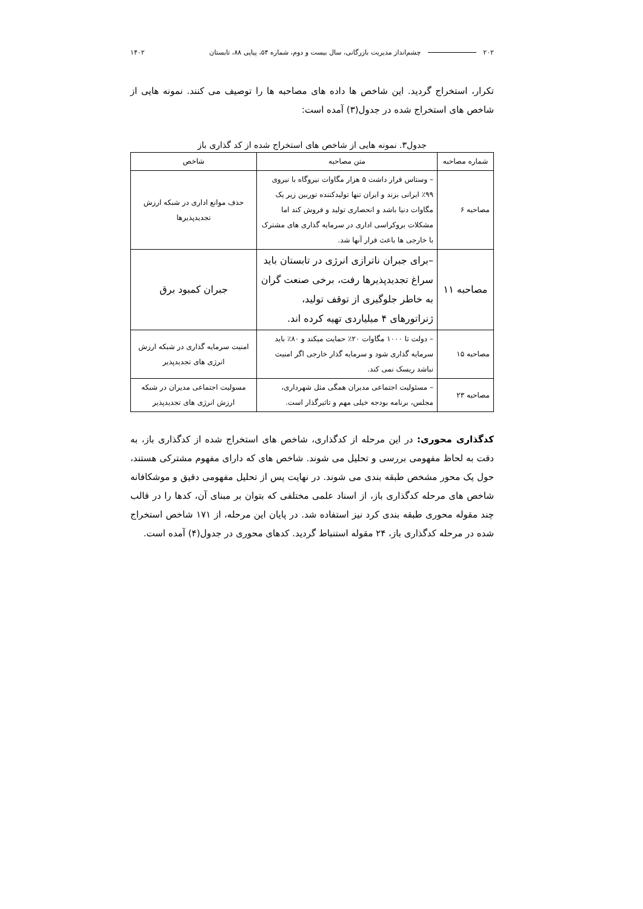۲۰۲ چشم‌انداز مدیریت بازرگانی، سال بیست و دوم، شماره ۵۴، پیاپی ۸۸، تابستان ۱۴۰۲
تکرار، استخراج گردید. این شاخص ها داده های مصاحبه ها را توصیف می کنند. نمونه هایی از شاخص های استخراج شده در جدول(۳) آمده است:
جدول۳. نمونه هایی از شاخص های استخراج شده از کد گذاری باز
| شماره مصاحبه | متن مصاحبه | شاخص |
| --- | --- | --- |
| مصاحبه ۶ | – وستاس قرار داشت ۵ هزار مگاوات نیروگاه با نیروی ۹۹٪ ایرانی بزند و ایران تنها تولیدکننده توربین زیر یک مگاوات دنیا باشد و انحصاری تولید و فروش کند اما مشکلات بروکراسی اداری در سرمایه گذاری های مشترک با خارجی ها باعث فرار آنها شد. | حذف موانع اداری در شبکه ارزش تجدیدپذیرها |
| مصاحبه ۱۱ | –برای جبران ناترازی انرژی در تابستان باید سراغ تجدیدپذیرها رفت، برخی صنعت گران به خاطر جلوگیری از توقف تولید، ژنراتورهای ۴ میلیاردی تهیه کرده اند. | جبران کمبود برق |
| مصاحبه ۱۵ | – دولت تا ۱۰۰۰ مگاوات ۲۰٪ حمایت میکند و ۸۰٪ باید سرمایه گذاری شود و سرمایه گذار خارجی اگر امنیت نباشد ریسک نمی کند. | امنیت سرمایه گذاری در شبکه ارزش انرژی های تجدیدپذیر |
| مصاحبه ۲۳ | – مسئولیت اجتماعی مدیران همگی مثل شهرداری، مجلس، برنامه بودجه خیلی مهم و تاثیرگذار است. | مسولیت اجتماعی مدیران در شبکه ارزش انرژی های تجدیدپذیر |
کدگذاری محوری: در این مرحله از کدگذاری، شاخص های استخراج شده از کدگذاری باز، به دقت به لحاظ مفهومی بررسی و تحلیل می شوند. شاخص های که دارای مفهوم مشترکی هستند، حول یک محور مشخص طبقه بندی می شوند. در نهایت پس از تحلیل مفهومی دقیق و موشکافانه شاخص های مرحله کدگذاری باز، از اسناد علمی مختلفی که بتوان بر مبنای آن، کدها را در قالب چند مقوله محوری طبقه بندی کرد نیز استفاده شد. در پایان این مرحله، از ۱۷۱ شاخص استخراج شده در مرحله کدگذاری باز، ۲۴ مقوله استنباط گردید. کدهای محوری در جدول(۴) آمده است.